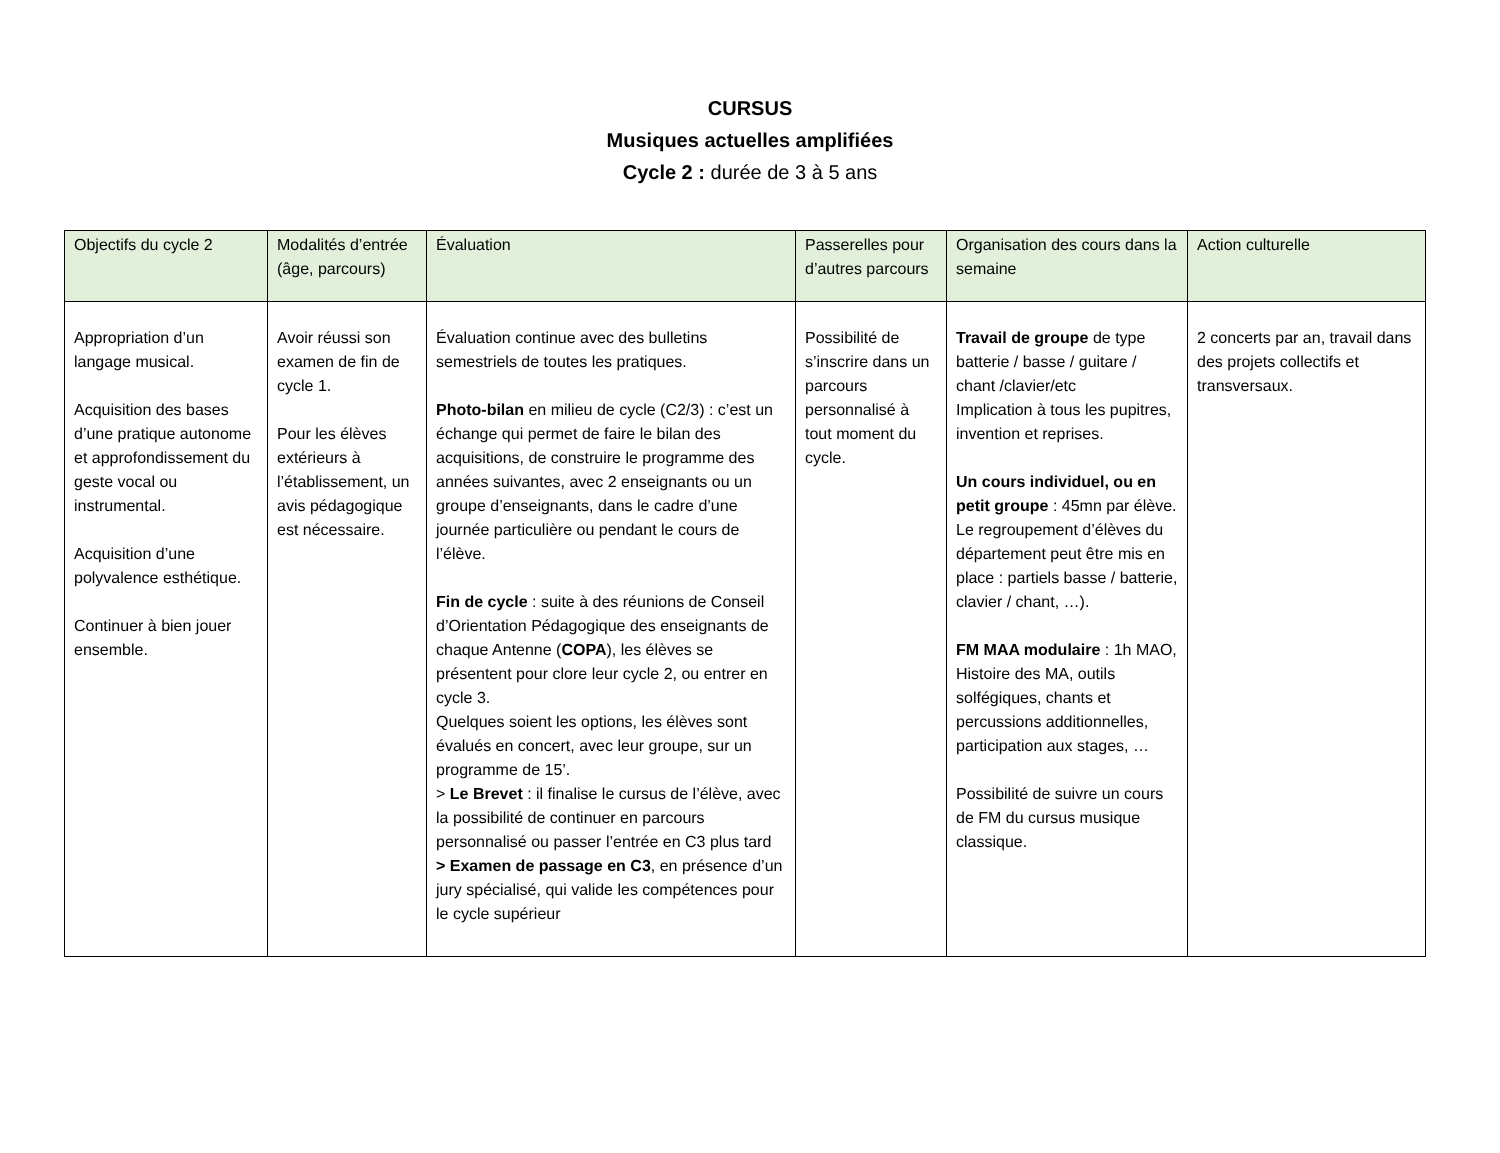CURSUS
Musiques actuelles amplifiées
Cycle 2 : durée de 3 à 5 ans
| Objectifs du cycle 2 | Modalités d’entrée (âge, parcours) | Évaluation | Passerelles pour d’autres parcours | Organisation des cours dans la semaine | Action culturelle |
| Appropriation d’un langage musical. Acquisition des bases d’une pratique autonome et approfondissement du geste vocal ou instrumental. Acquisition d’une polyvalence esthétique. Continuer à bien jouer ensemble. | Avoir réussi son examen de fin de cycle 1. Pour les élèves extérieurs à l’établissement, un avis pédagogique est nécessaire. | Évaluation continue avec des bulletins semestriels de toutes les pratiques. Photo-bilan en milieu de cycle (C2/3) : c’est un échange qui permet de faire le bilan des acquisitions, de construire le programme des années suivantes, avec 2 enseignants ou un groupe d’enseignants, dans le cadre d’une journée particulière ou pendant le cours de l’élève. Fin de cycle : suite à des réunions de Conseil d’Orientation Pédagogique des enseignants de chaque Antenne ( COPA ), les élèves se présentent pour clore leur cycle 2, ou entrer en cycle 3. Quelques soient les options, les élèves sont évalués en concert, avec leur groupe, sur un programme de 15’. > Le Brevet : il finalise le cursus de l’élève, avec la possibilité de continuer en parcours personnalisé ou passer l’entrée en C3 plus tard > Examen de passage en C3 , en présence d’un jury spécialisé, qui valide les compétences pour le cycle supérieur | Possibilité de s’inscrire dans un parcours personnalisé à tout moment du cycle. | Travail de groupe de type batterie / basse / guitare / chant /clavier/etc Implication à tous les pupitres, invention et reprises. Un cours individuel, ou en petit groupe : 45mn par élève. Le regroupement d’élèves du département peut être mis en place : partiels basse / batterie, clavier / chant, …). FM MAA modulaire : 1h MAO, Histoire des MA, outils solfégiques, chants et percussions additionnelles, participation aux stages, … Possibilité de suivre un cours de FM du cursus musique classique. | 2 concerts par an, travail dans des projets collectifs et transversaux. |